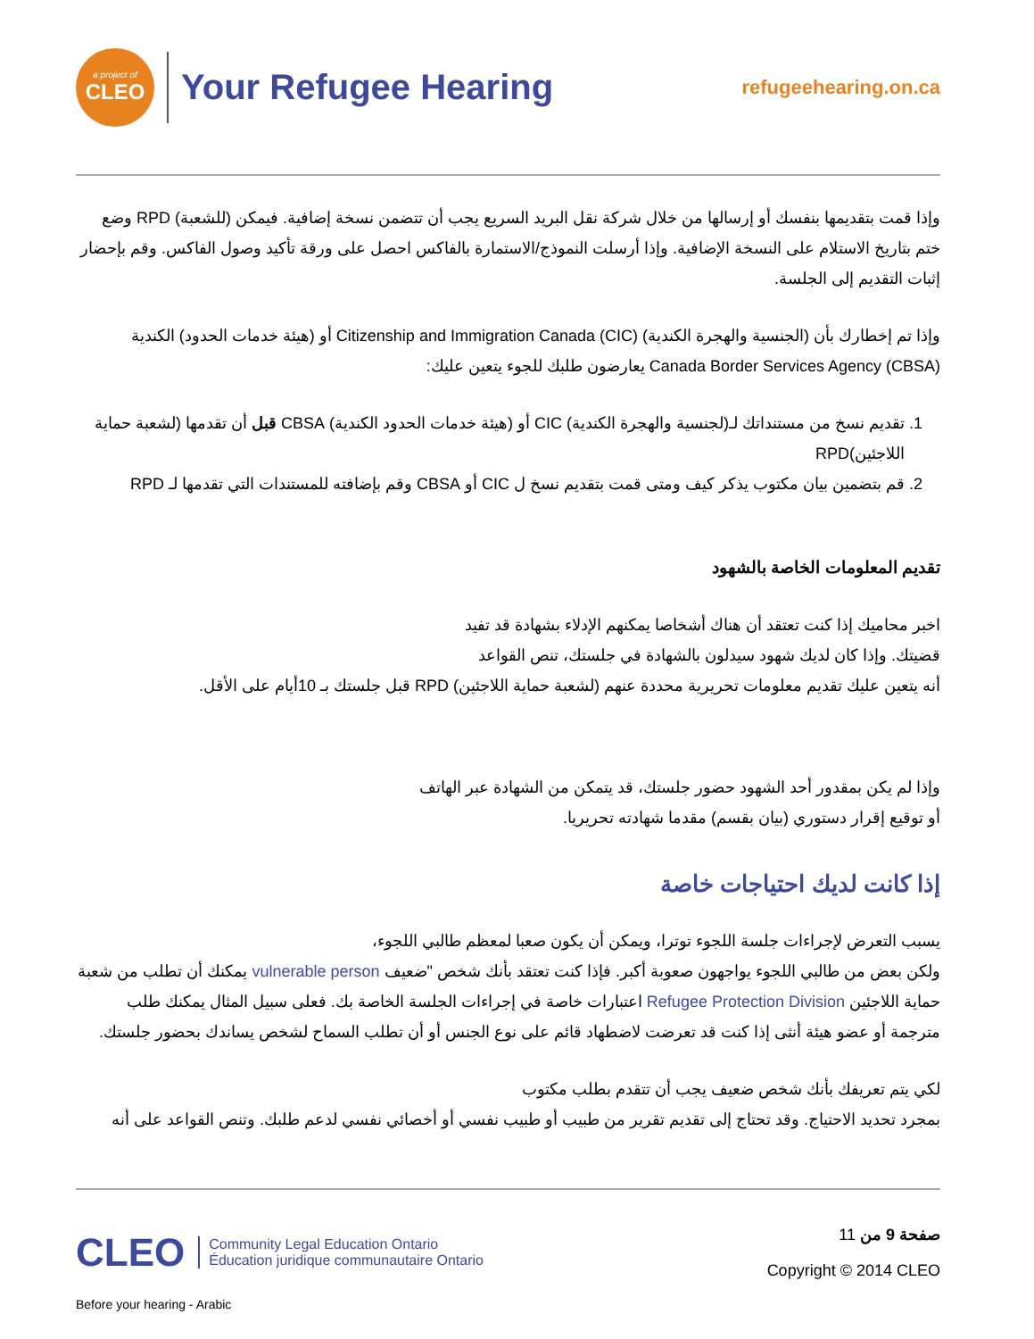a project of
CLEO
Your Refugee Hearing
refugeehearing.on.ca
وإذا قمت بتقديمها بنفسك أو إرسالها من خلال شركة نقل البريد السريع يجب أن تتضمن نسخة إضافية. فيمكن (للشعبة) RPD وضع ختم بتاريخ الاستلام على النسخة الإضافية. وإذا أرسلت النموذج/الاستمارة بالفاكس احصل على ورقة تأكيد وصول الفاكس. وقم بإحضار إثبات التقديم إلى الجلسة.
وإذا تم إخطارك بأن (الجنسية والهجرة الكندية) Citizenship and Immigration Canada (CIC) أو (هيئة خدمات الحدود) الكندية Canada Border Services Agency (CBSA) يعارضون طلبك للجوء يتعين عليك:
1. تقديم نسخ من مستنداتك لـ(لجنسية والهجرة الكندية) CIC أو (هيئة خدمات الحدود الكندية) CBSA قبل أن تقدمها (لشعبة حماية اللاجئين)RPD
2. قم بتضمين بيان مكتوب يذكر كيف ومتى قمت بتقديم نسخ ل CIC أو CBSA وقم بإضافته للمستندات التي تقدمها لـ RPD
تقديم المعلومات الخاصة بالشهود
اخبر محاميك إذا كنت تعتقد أن هناك أشخاصا يمكنهم الإدلاء بشهادة قد تفيد
قضيتك. وإذا كان لديك شهود سيدلون بالشهادة في جلستك، تنص القواعد
أنه يتعين عليك تقديم معلومات تحريرية محددة عنهم (لشعبة حماية اللاجئين) RPD قبل جلستك بـ 10أيام على الأقل.
وإذا لم يكن بمقدور أحد الشهود حضور جلستك، قد يتمكن من الشهادة عبر الهاتف
أو توقيع إقرار دستوري (بيان بقسم) مقدما شهادته تحريريا.
إذا كانت لديك احتياجات خاصة
يسبب التعرض لإجراءات جلسة اللجوء توترا، ويمكن أن يكون صعبا لمعظم طالبي اللجوء،
ولكن بعض من طالبي اللجوء يواجهون صعوبة أكبر. فإذا كنت تعتقد بأنك شخص "ضعيف vulnerable person يمكنك أن تطلب من شعبة حماية اللاجئين Refugee Protection Division اعتبارات خاصة في إجراءات الجلسة الخاصة بك. فعلى سبيل المثال يمكنك طلب مترجمة أو عضو هيئة أنثى إذا كنت قد تعرضت لاضطهاد قائم على نوع الجنس أو أن تطلب السماح لشخص يساندك بحضور جلستك.
لكي يتم تعريفك بأنك شخص ضعيف يجب أن تتقدم بطلب مكتوب
بمجرد تحديد الاحتياج. وقد تحتاج إلى تقديم تقرير من طبيب أو طبيب نفسي أو أخصائي نفسي لدعم طلبك. وتنص القواعد على أنه
CLEO Community Legal Education Ontario
Éducation juridique communautaire Ontario
صفحة 9 من 11
Copyright © 2014 CLEO
Before your hearing - Arabic